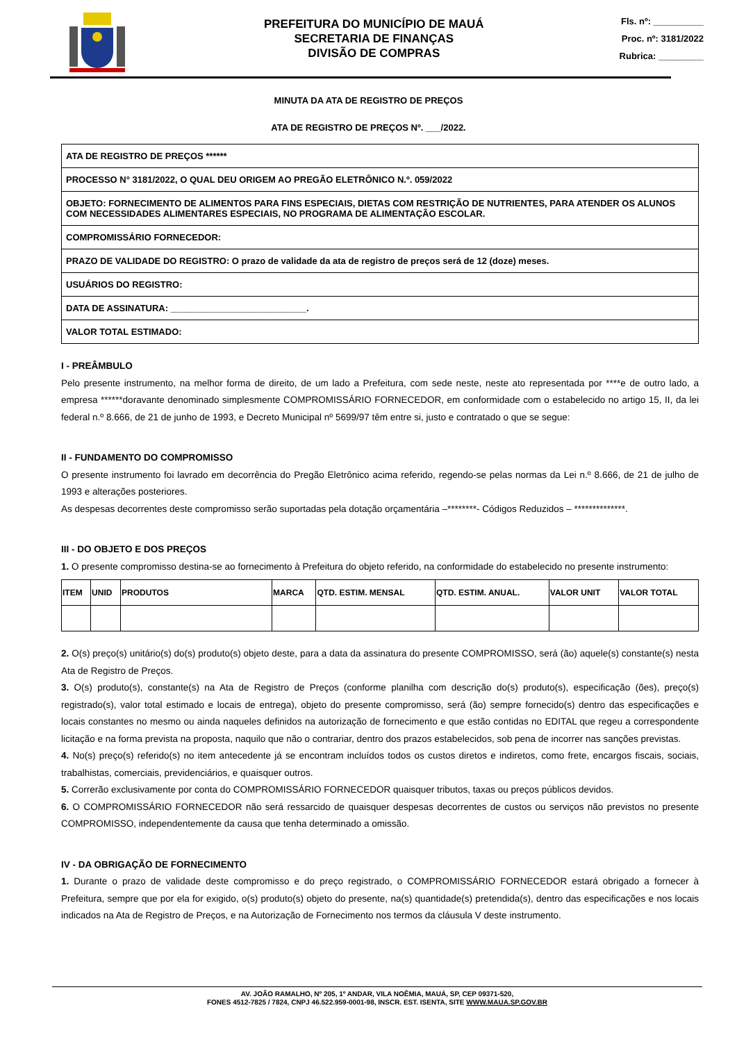PREFEITURA DO MUNICÍPIO DE MAUÁ
SECRETARIA DE FINANÇAS
DIVISÃO DE COMPRAS
Fls. nº: __________
Proc. nº: 3181/2022
Rubrica: _________
MINUTA DA ATA DE REGISTRO DE PREÇOS
ATA DE REGISTRO DE PREÇOS Nº. ___/2022.
| ATA DE REGISTRO DE PREÇOS ****** |
| PROCESSO N° 3181/2022, O QUAL DEU ORIGEM AO PREGÃO ELETRÔNICO N.º. 059/2022 |
| OBJETO: FORNECIMENTO DE ALIMENTOS PARA FINS ESPECIAIS, DIETAS COM RESTRIÇÃO DE NUTRIENTES, PARA ATENDER OS ALUNOS COM NECESSIDADES ALIMENTARES ESPECIAIS, NO PROGRAMA DE ALIMENTAÇÃO ESCOLAR. |
| COMPROMISSÁRIO FORNECEDOR: |
| PRAZO DE VALIDADE DO REGISTRO: O prazo de validade da ata de registro de preços será de 12 (doze) meses. |
| USUÁRIOS DO REGISTRO: |
| DATA DE ASSINATURA: ___________________________. |
| VALOR TOTAL ESTIMADO: |
I - PREÂMBULO
Pelo presente instrumento, na melhor forma de direito, de um lado a Prefeitura, com sede neste, neste ato representada por ****e de outro lado, a empresa ******doravante denominado simplesmente COMPROMISSÁRIO FORNECEDOR, em conformidade com o estabelecido no artigo 15, II, da lei federal n.º 8.666, de 21 de junho de 1993, e Decreto Municipal nº 5699/97 têm entre si, justo e contratado o que se segue:
II - FUNDAMENTO DO COMPROMISSO
O presente instrumento foi lavrado em decorrência do Pregão Eletrônico acima referido, regendo-se pelas normas da Lei n.º 8.666, de 21 de julho de 1993 e alterações posteriores.
As despesas decorrentes deste compromisso serão suportadas pela dotação orçamentária –********- Códigos Reduzidos – **************.
III - DO OBJETO E DOS PREÇOS
1. O presente compromisso destina-se ao fornecimento à Prefeitura do objeto referido, na conformidade do estabelecido no presente instrumento:
| ITEM | UNID | PRODUTOS | MARCA | QTD. ESTIM. MENSAL | QTD. ESTIM. ANUAL. | VALOR UNIT | VALOR TOTAL |
| --- | --- | --- | --- | --- | --- | --- | --- |
2. O(s) preço(s) unitário(s) do(s) produto(s) objeto deste, para a data da assinatura do presente COMPROMISSO, será (ão) aquele(s) constante(s) nesta Ata de Registro de Preços.
3. O(s) produto(s), constante(s) na Ata de Registro de Preços (conforme planilha com descrição do(s) produto(s), especificação (ões), preço(s) registrado(s), valor total estimado e locais de entrega), objeto do presente compromisso, será (ão) sempre fornecido(s) dentro das especificações e locais constantes no mesmo ou ainda naqueles definidos na autorização de fornecimento e que estão contidas no EDITAL que regeu a correspondente licitação e na forma prevista na proposta, naquilo que não o contrariar, dentro dos prazos estabelecidos, sob pena de incorrer nas sanções previstas.
4. No(s) preço(s) referido(s) no item antecedente já se encontram incluídos todos os custos diretos e indiretos, como frete, encargos fiscais, sociais, trabalhistas, comerciais, previdenciários, e quaisquer outros.
5. Correrão exclusivamente por conta do COMPROMISSÁRIO FORNECEDOR quaisquer tributos, taxas ou preços públicos devidos.
6. O COMPROMISSÁRIO FORNECEDOR não será ressarcido de quaisquer despesas decorrentes de custos ou serviços não previstos no presente COMPROMISSO, independentemente da causa que tenha determinado a omissão.
IV - DA OBRIGAÇÃO DE FORNECIMENTO
1. Durante o prazo de validade deste compromisso e do preço registrado, o COMPROMISSÁRIO FORNECEDOR estará obrigado a fornecer à Prefeitura, sempre que por ela for exigido, o(s) produto(s) objeto do presente, na(s) quantidade(s) pretendida(s), dentro das especificações e nos locais indicados na Ata de Registro de Preços, e na Autorização de Fornecimento nos termos da cláusula V deste instrumento.
AV. JOÃO RAMALHO, Nº 205, 1º ANDAR, VILA NOÊMIA, MAUÁ, SP, CEP 09371-520,
FONES 4512-7825 / 7824, CNPJ 46.522.959-0001-98, INSCR. EST. ISENTA, SITE WWW.MAUA.SP.GOV.BR